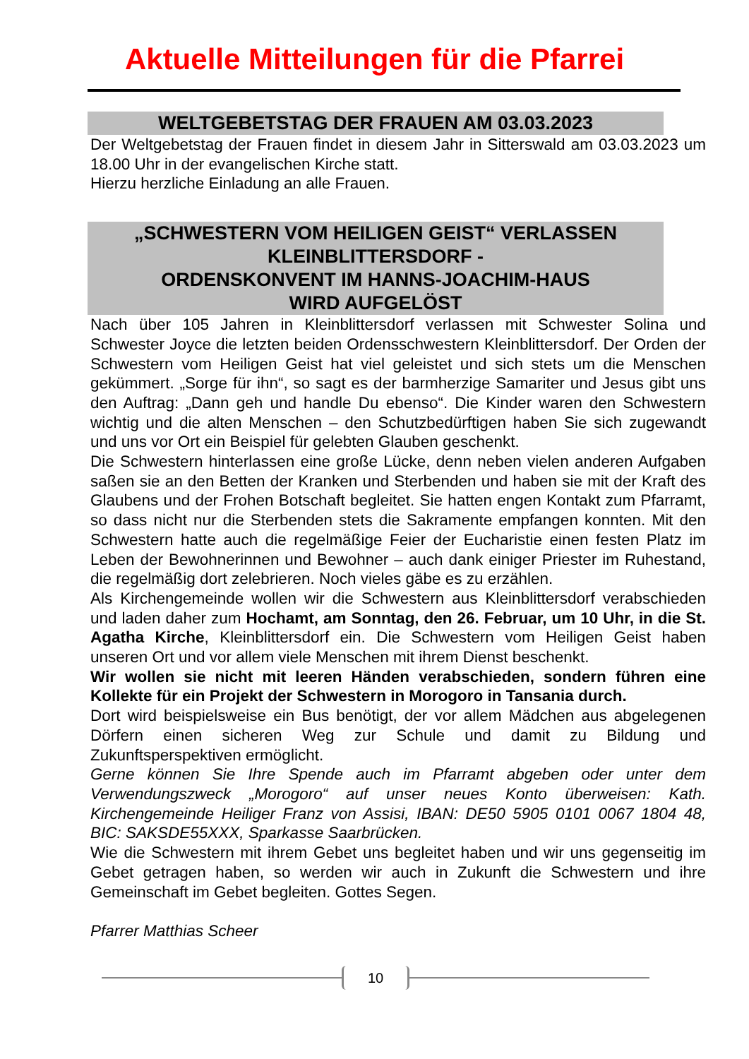Aktuelle Mitteilungen für die Pfarrei
WELTGEBETSTAG DER FRAUEN AM 03.03.2023
Der Weltgebetstag der Frauen findet in diesem Jahr in Sitterswald am 03.03.2023 um 18.00 Uhr in der evangelischen Kirche statt.
Hierzu herzliche Einladung an alle Frauen.
„SCHWESTERN VOM HEILIGEN GEIST“ VERLASSEN
KLEINBLITTERSDORF -
ORDENSKONVENT IM HANNS-JOACHIM-HAUS
WIRD AUFGELÖST
Nach über 105 Jahren in Kleinblittersdorf verlassen mit Schwester Solina und Schwester Joyce die letzten beiden Ordensschwestern Kleinblittersdorf. Der Orden der Schwestern vom Heiligen Geist hat viel geleistet und sich stets um die Menschen gekümmert. „Sorge für ihn“, so sagt es der barmherzige Samariter und Jesus gibt uns den Auftrag: „Dann geh und handle Du ebenso“. Die Kinder waren den Schwestern wichtig und die alten Menschen – den Schutzbedürftigen haben Sie sich zugewandt und uns vor Ort ein Beispiel für gelebten Glauben geschenkt.
Die Schwestern hinterlassen eine große Lücke, denn neben vielen anderen Aufgaben saßen sie an den Betten der Kranken und Sterbenden und haben sie mit der Kraft des Glaubens und der Frohen Botschaft begleitet. Sie hatten engen Kontakt zum Pfarramt, so dass nicht nur die Sterbenden stets die Sakramente empfangen konnten. Mit den Schwestern hatte auch die regelmäßige Feier der Eucharistie einen festen Platz im Leben der Bewohnerinnen und Bewohner – auch dank einiger Priester im Ruhestand, die regelmäßig dort zelebrieren. Noch vieles gäbe es zu erzählen.
Als Kirchengemeinde wollen wir die Schwestern aus Kleinblittersdorf verabschieden und laden daher zum Hochamt, am Sonntag, den 26. Februar, um 10 Uhr, in die St. Agatha Kirche, Kleinblittersdorf ein. Die Schwestern vom Heiligen Geist haben unseren Ort und vor allem viele Menschen mit ihrem Dienst beschenkt.
Wir wollen sie nicht mit leeren Händen verabschieden, sondern führen eine Kollekte für ein Projekt der Schwestern in Morogoro in Tansania durch.
Dort wird beispielsweise ein Bus benötigt, der vor allem Mädchen aus abgelegenen Dörfern einen sicheren Weg zur Schule und damit zu Bildung und Zukunftsperspektiven ermöglicht.
Gerne können Sie Ihre Spende auch im Pfarramt abgeben oder unter dem Verwendungszweck „Morogoro“ auf unser neues Konto überweisen: Kath. Kirchengemeinde Heiliger Franz von Assisi, IBAN: DE50 5905 0101 0067 1804 48, BIC: SAKSDE55XXX, Sparkasse Saarbrücken.
Wie die Schwestern mit ihrem Gebet uns begleitet haben und wir uns gegenseitig im Gebet getragen haben, so werden wir auch in Zukunft die Schwestern und ihre Gemeinschaft im Gebet begleiten. Gottes Segen.
Pfarrer Matthias Scheer
10